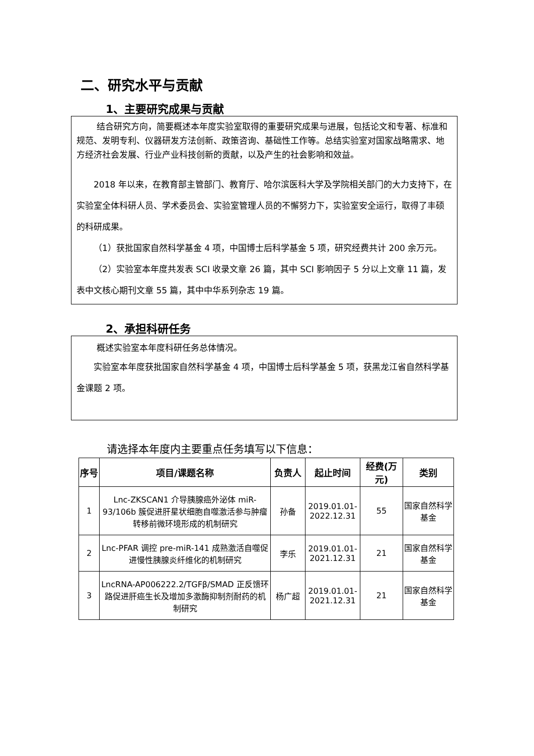二、研究水平与贡献
1、主要研究成果与贡献
结合研究方向，简要概述本年度实验室取得的重要研究成果与进展，包括论文和专著、标准和规范、发明专利、仪器研发方法创新、政策咨询、基础性工作等。总结实验室对国家战略需求、地方经济社会发展、行业产业科技创新的贡献，以及产生的社会影响和效益。
2018 年以来，在教育部主管部门、教育厅、哈尔滨医科大学及学院相关部门的大力支持下，在实验室全体科研人员、学术委员会、实验室管理人员的不懈努力下，实验室安全运行，取得了丰硕的科研成果。
（1）获批国家自然科学基金 4 项，中国博士后科学基金 5 项，研究经费共计 200 余万元。
（2）实验室本年度共发表 SCI 收录文章 26 篇，其中 SCI 影响因子 5 分以上文章 11 篇，发表中文核心期刊文章 55 篇，其中中华系列杂志 19 篇。
2、承担科研任务
概述实验室本年度科研任务总体情况。
实验室本年度获批国家自然科学基金 4 项，中国博士后科学基金 5 项，获黑龙江省自然科学基金课题 2 项。
请选择本年度内主要重点任务填写以下信息：
| 序号 | 项目/课题名称 | 负责人 | 起止时间 | 经费(万元) | 类别 |
| --- | --- | --- | --- | --- | --- |
| 1 | Lnc-ZKSCAN1 介导胰腺癌外泌体 miR-93/106b 簇促进肝星状细胞自噬激活参与肿瘤转移前微环境形成的机制研究 | 孙备 | 2019.01.01-2022.12.31 | 55 | 国家自然科学基金 |
| 2 | Lnc-PFAR 调控 pre-miR-141 成熟激活自噬促进慢性胰腺炎纤维化的机制研究 | 李乐 | 2019.01.01-2021.12.31 | 21 | 国家自然科学基金 |
| 3 | LncRNA-AP006222.2/TGFβ/SMAD 正反馈环路促进肝癌生长及增加多激酶抑制剂耐药的机制研究 | 杨广超 | 2019.01.01-2021.12.31 | 21 | 国家自然科学基金 |